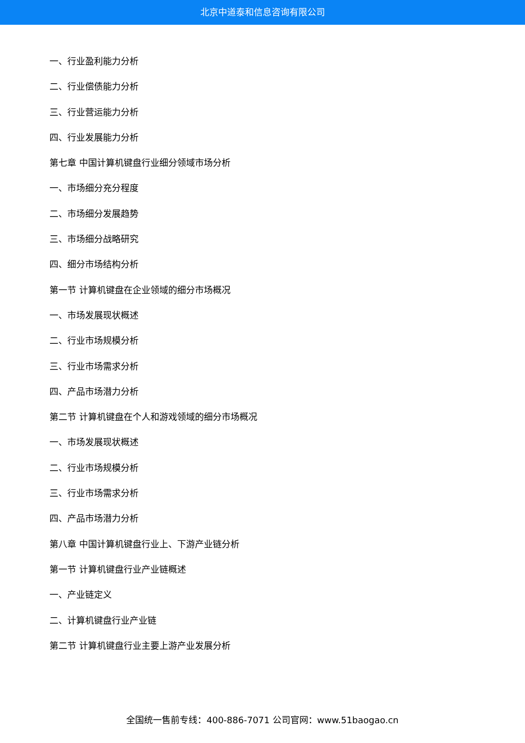北京中道泰和信息咨询有限公司
一、行业盈利能力分析
二、行业偿债能力分析
三、行业营运能力分析
四、行业发展能力分析
第七章 中国计算机键盘行业细分领域市场分析
一、市场细分充分程度
二、市场细分发展趋势
三、市场细分战略研究
四、细分市场结构分析
第一节 计算机键盘在企业领域的细分市场概况
一、市场发展现状概述
二、行业市场规模分析
三、行业市场需求分析
四、产品市场潜力分析
第二节 计算机键盘在个人和游戏领域的细分市场概况
一、市场发展现状概述
二、行业市场规模分析
三、行业市场需求分析
四、产品市场潜力分析
第八章 中国计算机键盘行业上、下游产业链分析
第一节 计算机键盘行业产业链概述
一、产业链定义
二、计算机键盘行业产业链
第二节 计算机键盘行业主要上游产业发展分析
全国统一售前专线：400-886-7071 公司官网：www.51baogao.cn